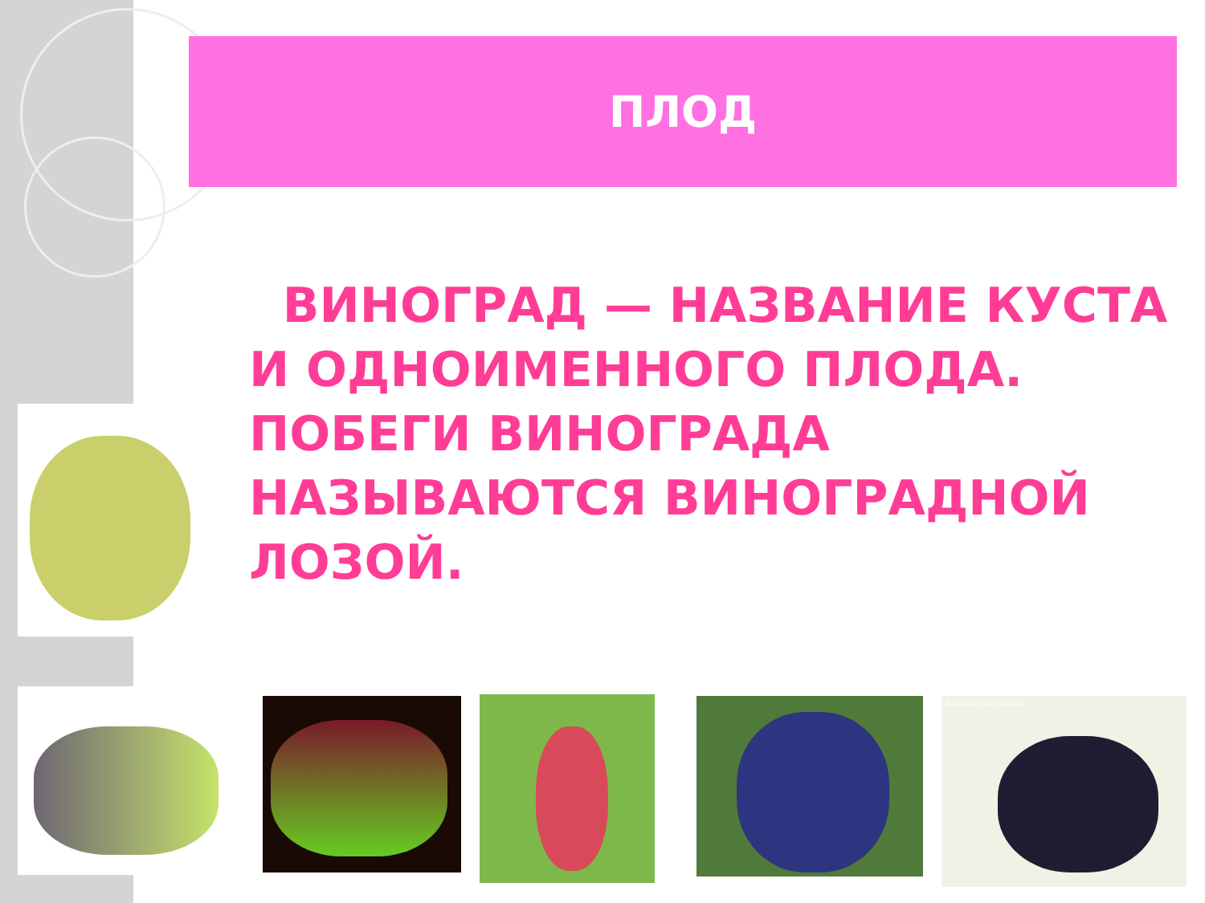ПЛОД
ВИНОГРАД — НАЗВАНИЕ КУСТА И ОДНОИМЕННОГО ПЛОДА. ПОБЕГИ ВИНОГРАДА НАЗЫВАЮТСЯ ВИНОГРАДНОЙ ЛОЗОЙ.
million-sovetov.ru